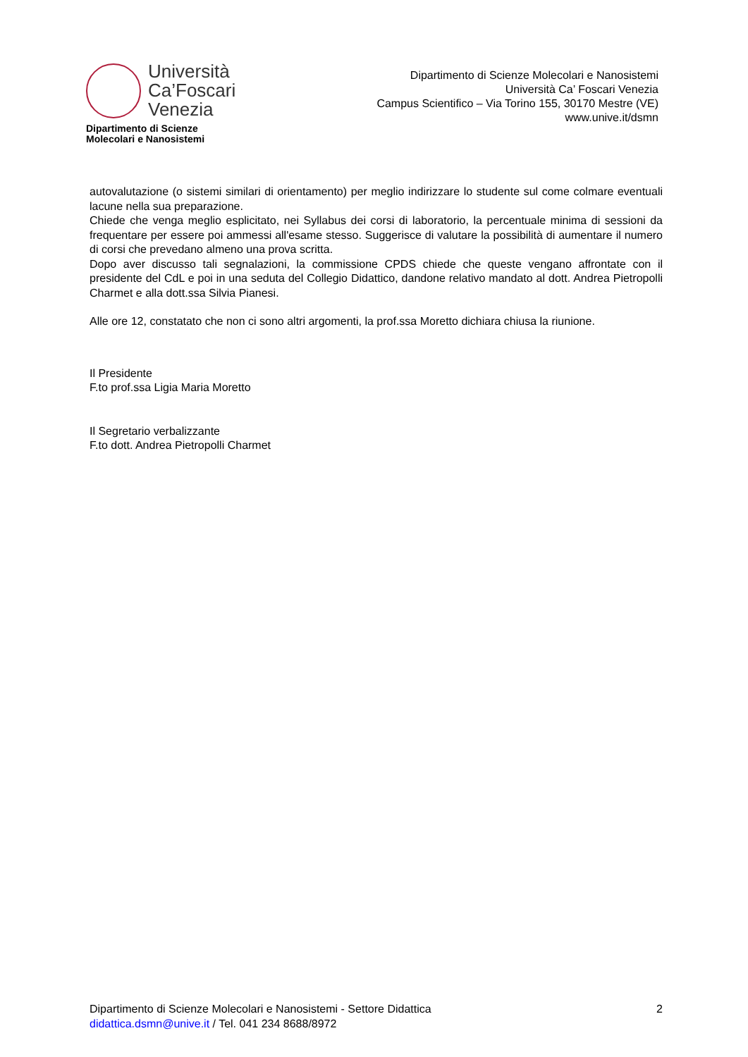Università
Ca’Foscari
Venezia
Dipartimento di Scienze
Molecolari e Nanosistemi
Dipartimento di Scienze Molecolari e Nanosistemi
Università Ca’ Foscari Venezia
Campus Scientifico – Via Torino 155, 30170 Mestre (VE)
www.unive.it/dsmn
autovalutazione (o sistemi similari di orientamento) per meglio indirizzare lo studente sul come colmare eventuali lacune nella sua preparazione.
Chiede che venga meglio esplicitato, nei Syllabus dei corsi di laboratorio, la percentuale minima di sessioni da frequentare per essere poi ammessi all'esame stesso. Suggerisce di valutare la possibilità di aumentare il numero di corsi che prevedano almeno una prova scritta.
Dopo aver discusso tali segnalazioni, la commissione CPDS chiede che queste vengano affrontate con il presidente del CdL e poi in una seduta del Collegio Didattico, dandone relativo mandato al dott. Andrea Pietropolli Charmet e alla dott.ssa Silvia Pianesi.
Alle ore 12, constatato che non ci sono altri argomenti, la prof.ssa Moretto dichiara chiusa la riunione.
Il Presidente
F.to prof.ssa Ligia Maria Moretto
Il Segretario verbalizzante
F.to dott. Andrea Pietropolli Charmet
Dipartimento di Scienze Molecolari e Nanosistemi - Settore Didattica
didattica.dsmn@unive.it / Tel. 041 234 8688/8972
2